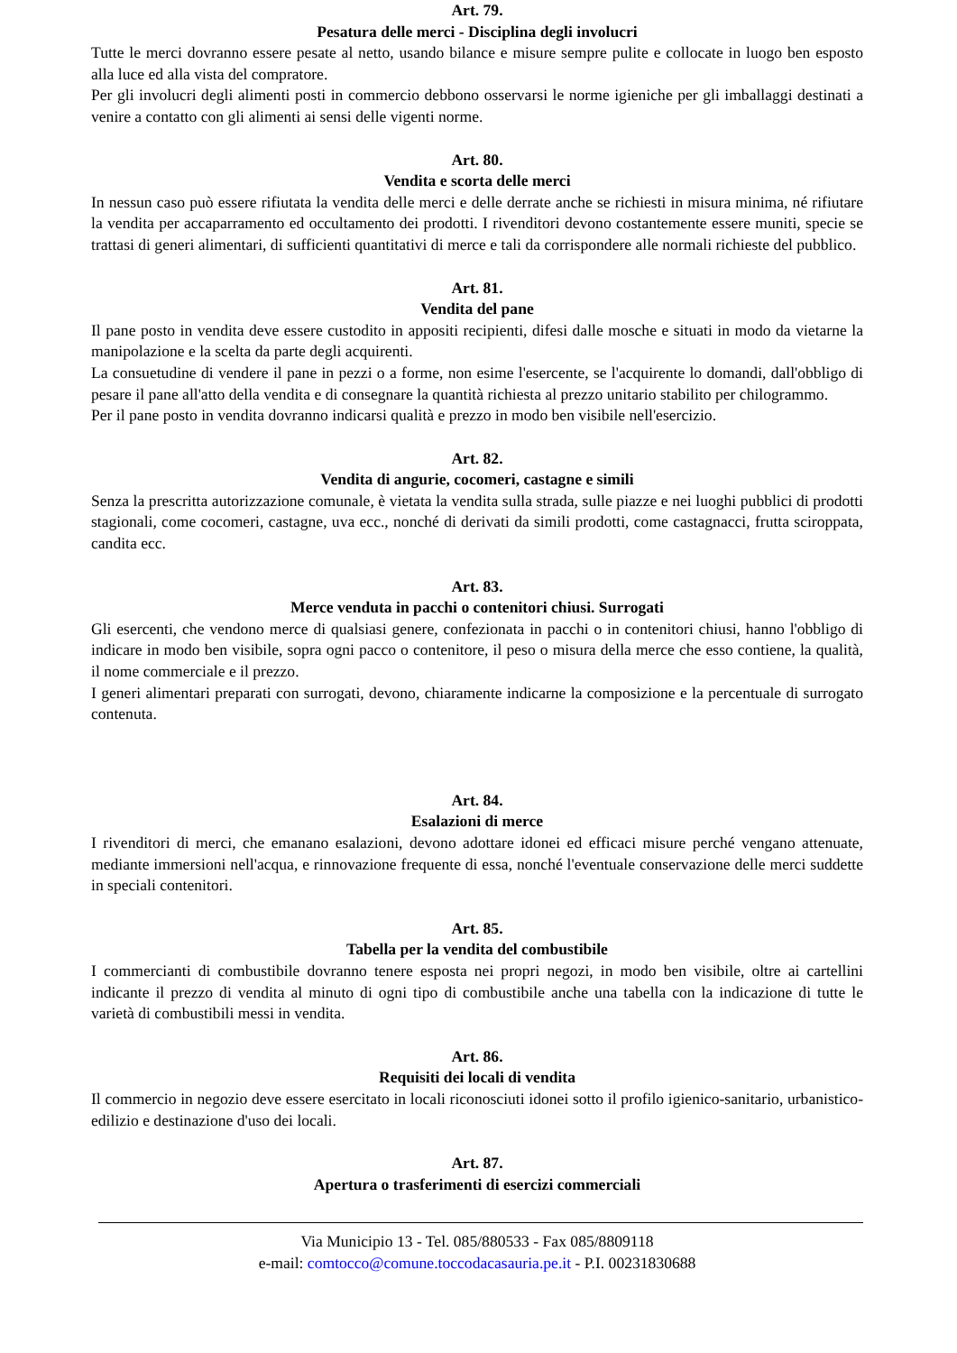Art. 79.
Pesatura delle merci - Disciplina degli involucri
Tutte le merci dovranno essere pesate al netto, usando bilance e misure sempre pulite e collocate in luogo ben esposto alla luce ed alla vista del compratore.
Per gli involucri degli alimenti posti in commercio debbono osservarsi le norme igieniche per gli imballaggi destinati a venire a contatto con gli alimenti ai sensi delle vigenti norme.
Art. 80.
Vendita e scorta delle merci
In nessun caso può essere rifiutata la vendita delle merci e delle derrate anche se richiesti in misura minima, né rifiutare la vendita per accaparramento ed occultamento dei prodotti. I rivenditori devono costantemente essere muniti, specie se trattasi di generi alimentari, di sufficienti quantitativi di merce e tali da corrispondere alle normali richieste del pubblico.
Art. 81.
Vendita del pane
Il pane posto in vendita deve essere custodito in appositi recipienti, difesi dalle mosche e situati in modo da vietarne la manipolazione e la scelta da parte degli acquirenti.
La consuetudine di vendere il pane in pezzi o a forme, non esime l'esercente, se l'acquirente lo domandi, dall'obbligo di pesare il pane all'atto della vendita e di consegnare la quantità richiesta al prezzo unitario stabilito per chilogrammo.
Per il pane posto in vendita dovranno indicarsi qualità e prezzo in modo ben visibile nell'esercizio.
Art. 82.
Vendita di angurie, cocomeri, castagne e simili
Senza la prescritta autorizzazione comunale, è vietata la vendita sulla strada, sulle piazze e nei luoghi pubblici di prodotti stagionali, come cocomeri, castagne, uva ecc., nonché di derivati da simili prodotti, come castagnacci, frutta sciroppata, candita ecc.
Art. 83.
Merce venduta in pacchi o contenitori chiusi. Surrogati
Gli esercenti, che vendono merce di qualsiasi genere, confezionata in pacchi o in contenitori chiusi, hanno l'obbligo di indicare in modo ben visibile, sopra ogni pacco o contenitore, il peso o misura della merce che esso contiene, la qualità, il nome commerciale e il prezzo.
I generi alimentari preparati con surrogati, devono, chiaramente indicarne la composizione e la percentuale di surrogato contenuta.
Art. 84.
Esalazioni di merce
I rivenditori di merci, che emanano esalazioni, devono adottare idonei ed efficaci misure perché vengano attenuate, mediante immersioni nell'acqua, e rinnovazione frequente di essa, nonché l'eventuale conservazione delle merci suddette in speciali contenitori.
Art. 85.
Tabella per la vendita del combustibile
I commercianti di combustibile dovranno tenere esposta nei propri negozi, in modo ben visibile, oltre ai cartellini indicante il prezzo di vendita al minuto di ogni tipo di combustibile anche una tabella con la indicazione di tutte le varietà di combustibili messi in vendita.
Art. 86.
Requisiti dei locali di vendita
Il commercio in negozio deve essere esercitato in locali riconosciuti idonei sotto il profilo igienico-sanitario, urbanistico-edilizio e destinazione d'uso dei locali.
Art. 87.
Apertura o trasferimenti di esercizi commerciali
Via Municipio 13 - Tel. 085/880533 - Fax 085/8809118
e-mail: comtocco@comune.toccodacasauria.pe.it - P.I. 00231830688